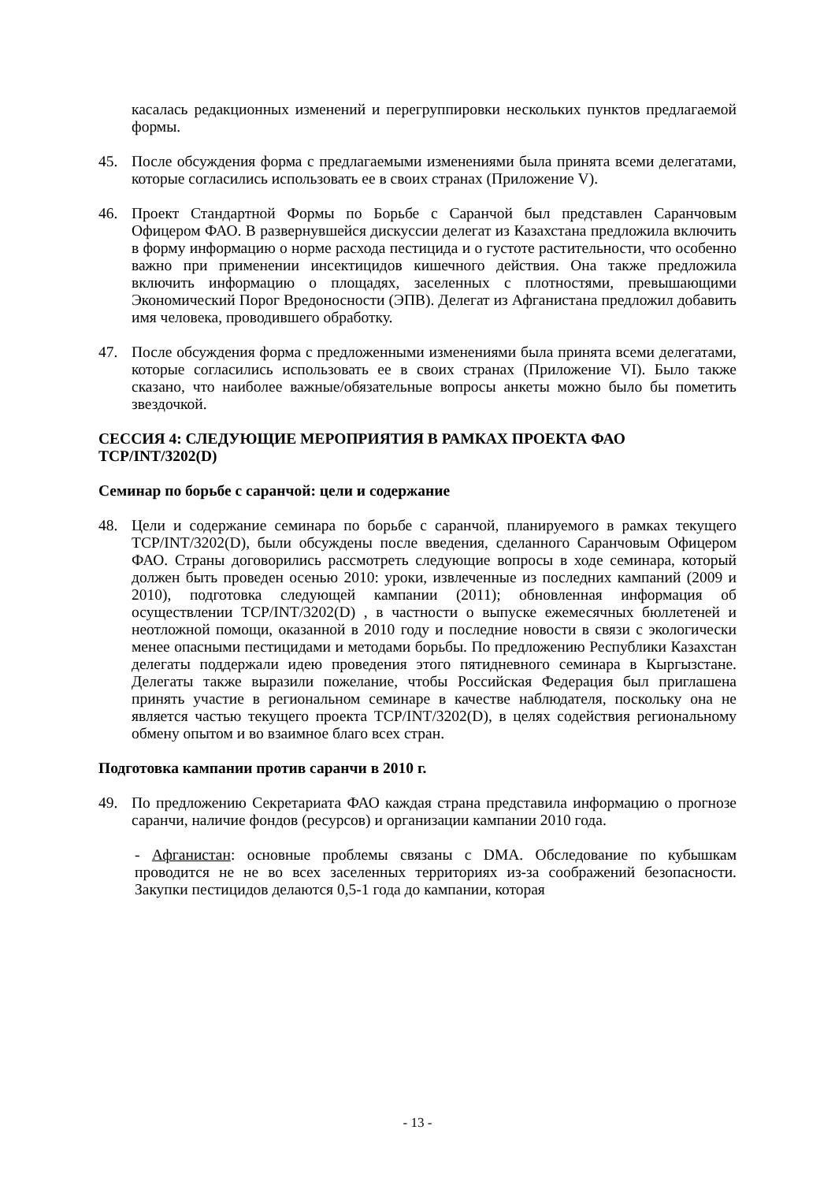касалась редакционных изменений и перегруппировки нескольких пунктов предлагаемой формы.
45. После обсуждения форма с предлагаемыми изменениями была принята всеми делегатами, которые согласились использовать ее в своих странах (Приложение V).
46. Проект Стандартной Формы по Борьбе с Саранчой был представлен Саранчовым Офицером ФАО. В развернувшейся дискуссии делегат из Казахстана предложила включить в форму информацию о норме расхода пестицида и о густоте растительности, что особенно важно при применении инсектицидов кишечного действия. Она также предложила включить информацию о площадях, заселенных с плотностями, превышающими Экономический Порог Вредоносности (ЭПВ). Делегат из Афганистана предложил добавить имя человека, проводившего обработку.
47. После обсуждения форма с предложенными изменениями была принята всеми делегатами, которые согласились использовать ее в своих странах (Приложение VI). Было также сказано, что наиболее важные/обязательные вопросы анкеты можно было бы пометить звездочкой.
СЕССИЯ 4: СЛЕДУЮЩИЕ МЕРОПРИЯТИЯ В РАМКАХ ПРОЕКТА ФАО TCP/INT/3202(D)
Семинар по борьбе с саранчой: цели и содержание
48. Цели и содержание семинара по борьбе с саранчой, планируемого в рамках текущего TCP/INT/3202(D), были обсуждены после введения, сделанного Саранчовым Офицером ФАО. Страны договорились рассмотреть следующие вопросы в ходе семинара, который должен быть проведен осенью 2010: уроки, извлеченные из последних кампаний (2009 и 2010), подготовка следующей кампании (2011); обновленная информация об осуществлении TCP/INT/3202(D) , в частности о выпуске ежемесячных бюллетеней и неотложной помощи, оказанной в 2010 году и последние новости в связи с экологически менее опасными пестицидами и методами борьбы. По предложению Республики Казахстан делегаты поддержали идею проведения этого пятидневного семинара в Кыргызстане. Делегаты также выразили пожелание, чтобы Российская Федерация был приглашена принять участие в региональном семинаре в качестве наблюдателя, поскольку она не является частью текущего проекта TCP/INT/3202(D), в целях содействия региональному обмену опытом и во взаимное благо всех стран.
Подготовка кампании против саранчи в 2010 г.
49. По предложению Секретариата ФАО каждая страна представила информацию о прогнозе саранчи, наличие фондов (ресурсов) и организации кампании 2010 года.
- Афганистан: основные проблемы связаны с DMA. Обследование по кубышкам проводится не не во всех заселенных территориях из-за соображений безопасности. Закупки пестицидов делаются 0,5-1 года до кампании, которая
- 13 -